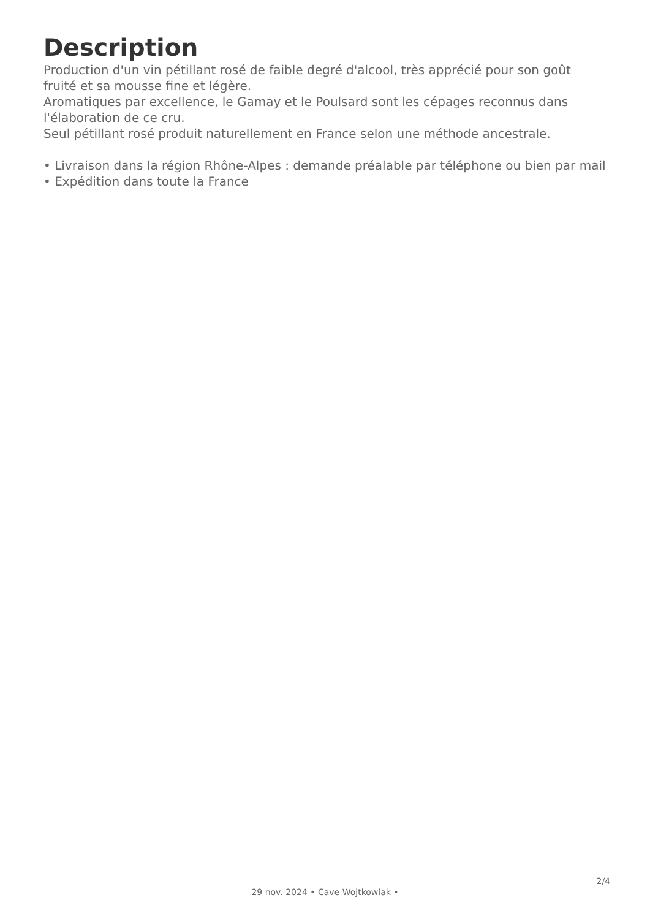Description
Production d'un vin pétillant rosé de faible degré d'alcool, très apprécié pour son goût fruité et sa mousse fine et légère.
Aromatiques par excellence, le Gamay et le Poulsard sont les cépages reconnus dans l'élaboration de ce cru.
Seul pétillant rosé produit naturellement en France selon une méthode ancestrale.
• Livraison dans la région Rhône-Alpes : demande préalable par téléphone ou bien par mail
• Expédition dans toute la France
2/4
29 nov. 2024 • Cave Wojtkowiak •